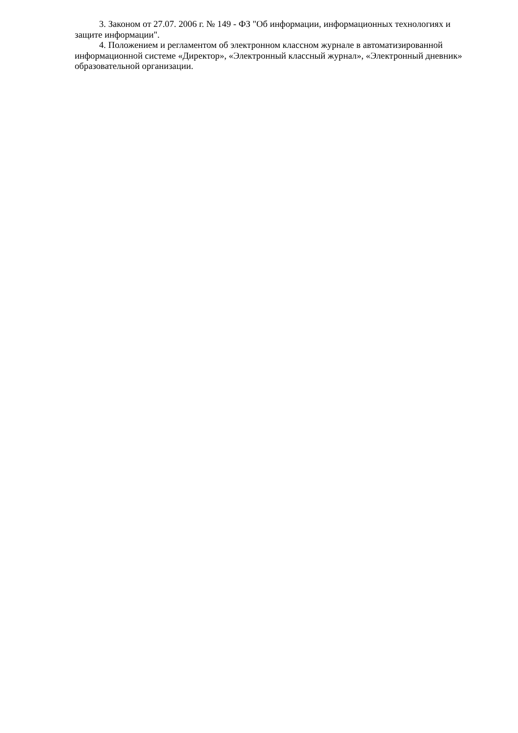3. Законом от 27.07. 2006 г. № 149 - ФЗ "Об информации, информационных технологиях и защите информации".
4. Положением и регламентом об электронном классном журнале в автоматизированной информационной системе «Директор», «Электронный классный журнал», «Электронный дневник» образовательной организации.